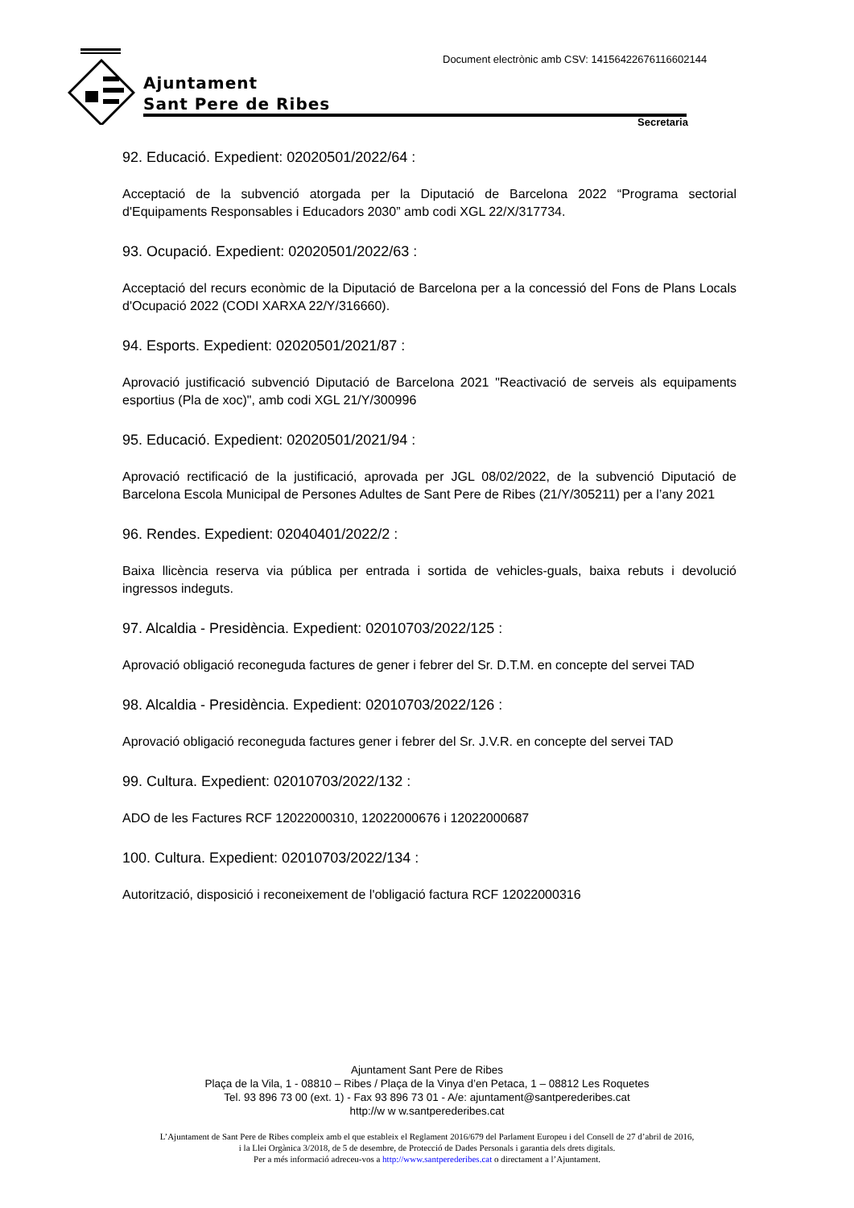Ajuntament
Sant Pere de Ribes
Document electrònic amb CSV: 14156422676116602144
Secretaria
92. Educació. Expedient: 02020501/2022/64 :
Acceptació de la subvenció atorgada per la Diputació de Barcelona 2022 “Programa sectorial d'Equipaments Responsables i Educadors 2030” amb codi XGL 22/X/317734.
93. Ocupació. Expedient: 02020501/2022/63 :
Acceptació del recurs econòmic de la Diputació de Barcelona per a la concessió del Fons de Plans Locals d'Ocupació 2022 (CODI XARXA 22/Y/316660).
94. Esports. Expedient: 02020501/2021/87 :
Aprovació justificació subvenció Diputació de Barcelona 2021 "Reactivació de serveis als equipaments esportius (Pla de xoc)", amb codi XGL 21/Y/300996
95. Educació. Expedient: 02020501/2021/94 :
Aprovació rectificació de la justificació, aprovada per JGL 08/02/2022, de la subvenció Diputació de Barcelona Escola Municipal de Persones Adultes de Sant Pere de Ribes (21/Y/305211) per a l’any 2021
96. Rendes. Expedient: 02040401/2022/2 :
Baixa llicència reserva via pública per entrada i sortida de vehicles-guals, baixa rebuts i devolució ingressos indeguts.
97. Alcaldia - Presidència. Expedient: 02010703/2022/125 :
Aprovació obligació reconeguda factures de gener i febrer del Sr. D.T.M. en concepte del servei TAD
98. Alcaldia - Presidència. Expedient: 02010703/2022/126 :
Aprovació obligació reconeguda factures gener i febrer del Sr. J.V.R. en concepte del servei TAD
99. Cultura. Expedient: 02010703/2022/132 :
ADO de les Factures RCF 12022000310, 12022000676 i 12022000687
100. Cultura. Expedient: 02010703/2022/134 :
Autorització, disposició i reconeixement de l'obligació factura RCF 12022000316
Ajuntament Sant Pere de Ribes
Plaça de la Vila, 1 - 08810 – Ribes / Plaça de la Vinya d’en Petaca, 1 – 08812 Les Roquetes
Tel. 93 896 73 00 (ext. 1) - Fax 93 896 73 01 - A/e: ajuntament@santperederibes.cat
http://w w w.santperederibes.cat
L’Ajuntament de Sant Pere de Ribes compleix amb el que estableix el Reglament 2016/679 del Parlament Europeu i del Consell de 27 d’abril de 2016,
i la Llei Orgànica 3/2018, de 5 de desembre, de Protecció de Dades Personals i garantia dels drets digitals.
Per a més informació adreceu-vos a http://www.santperederibes.cat o directament a l’Ajuntament.